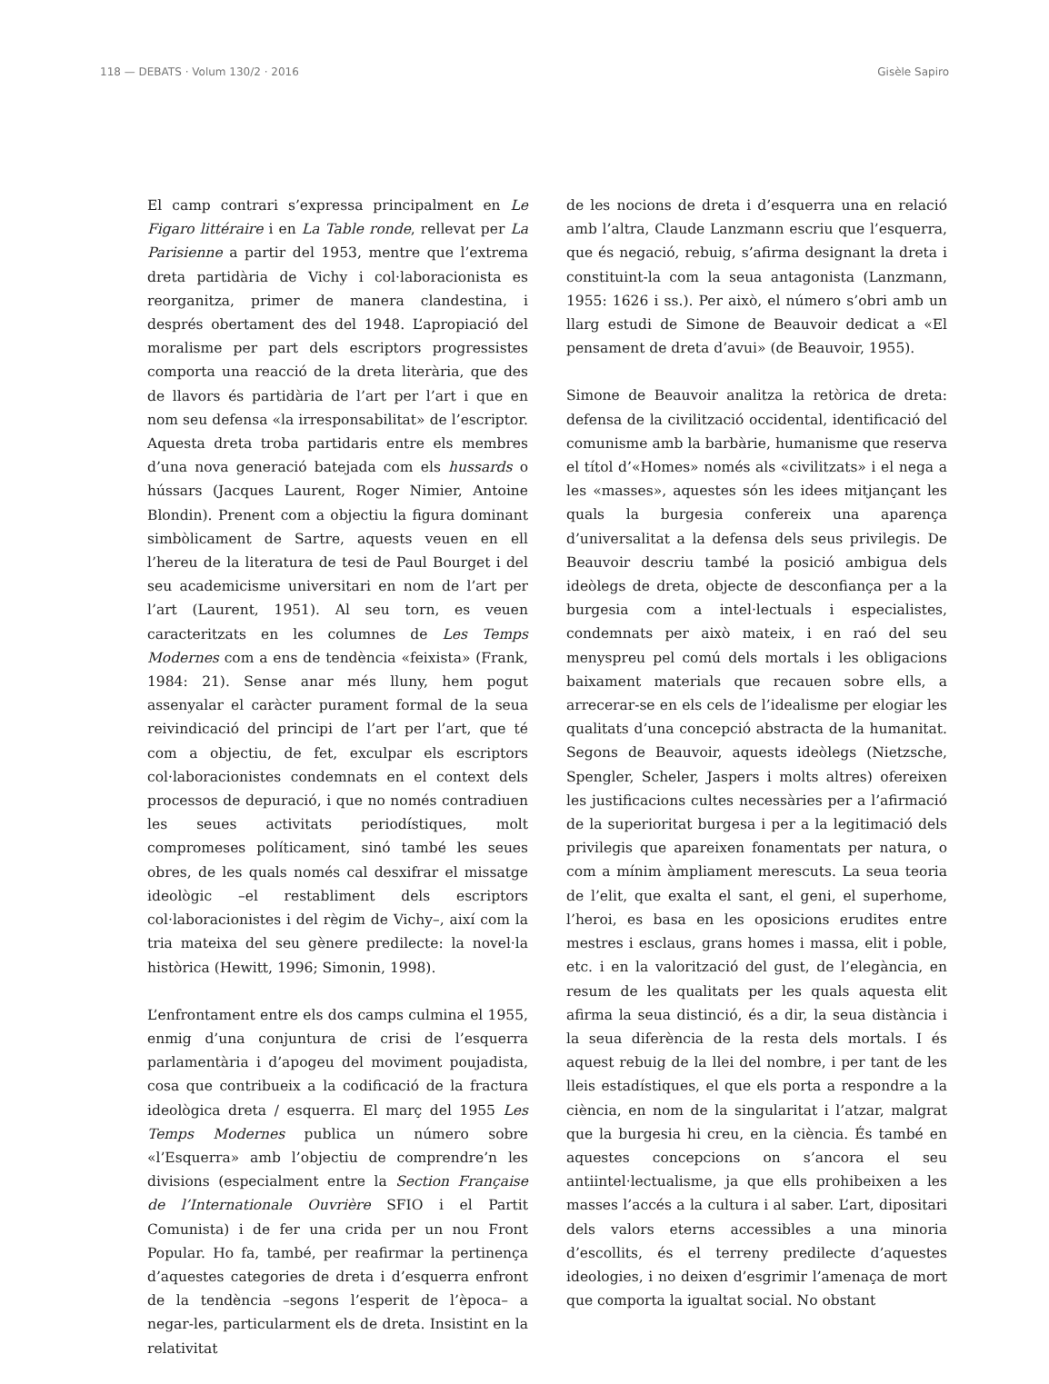118 — DEBATS · Volum 130/2 · 2016 Gisèle Sapiro
El camp contrari s’expressa principalment en Le Figaro littéraire i en La Table ronde, rellevat per La Parisienne a partir del 1953, mentre que l’extrema dreta partidària de Vichy i col·laboracionista es reorganitza, primer de manera clandestina, i després obertament des del 1948. L’apropiació del moralisme per part dels escriptors progressistes comporta una reacció de la dreta literària, que des de llavors és partidària de l’art per l’art i que en nom seu defensa «la irresponsabilitat» de l’escriptor. Aquesta dreta troba partidaris entre els membres d’una nova generació batejada com els hussards o hússars (Jacques Laurent, Roger Nimier, Antoine Blondin). Prenent com a objectiu la figura dominant simbòlicament de Sartre, aquests veuen en ell l’hereu de la literatura de tesi de Paul Bourget i del seu academicisme universitari en nom de l’art per l’art (Laurent, 1951). Al seu torn, es veuen caracteritzats en les columnes de Les Temps Modernes com a ens de tendència «feixista» (Frank, 1984: 21). Sense anar més lluny, hem pogut assenyalar el caràcter purament formal de la seua reivindicació del principi de l’art per l’art, que té com a objectiu, de fet, exculpar els escriptors col·laboracionistes condemnats en el context dels processos de depuració, i que no només contradiuen les seues activitats periodístiques, molt compromeses políticament, sinó també les seues obres, de les quals només cal desxifrar el missatge ideològic –el restabliment dels escriptors col·laboracionistes i del règim de Vichy–, així com la tria mateixa del seu gènere predilecte: la novel·la històrica (Hewitt, 1996; Simonin, 1998).
L’enfrontament entre els dos camps culmina el 1955, enmig d’una conjuntura de crisi de l’esquerra parlamentària i d’apogeu del moviment poujadista, cosa que contribueix a la codificació de la fractura ideològica dreta / esquerra. El març del 1955 Les Temps Modernes publica un número sobre «l’Esquerra» amb l’objectiu de comprendre’n les divisions (especialment entre la Section Française de l’Internationale Ouvrière SFIO i el Partit Comunista) i de fer una crida per un nou Front Popular. Ho fa, també, per reafirmar la pertinença d’aquestes categories de dreta i d’esquerra enfront de la tendència –segons l’esperit de l’època– a negar-les, particularment els de dreta. Insistint en la relativitat
de les nocions de dreta i d’esquerra una en relació amb l’altra, Claude Lanzmann escriu que l’esquerra, que és negació, rebuig, s’afirma designant la dreta i constituint-la com la seua antagonista (Lanzmann, 1955: 1626 i ss.). Per això, el número s’obri amb un llarg estudi de Simone de Beauvoir dedicat a «El pensament de dreta d’avui» (de Beauvoir, 1955).
Simone de Beauvoir analitza la retòrica de dreta: defensa de la civilització occidental, identificació del comunisme amb la barbàrie, humanisme que reserva el títol d’«Homes» només als «civilitzats» i el nega a les «masses», aquestes són les idees mitjançant les quals la burgesia confereix una aparença d’universalitat a la defensa dels seus privilegis. De Beauvoir descriu també la posició ambigua dels ideòlegs de dreta, objecte de desconfiança per a la burgesia com a intel·lectuals i especialistes, condemnats per això mateix, i en raó del seu menyspreu pel comú dels mortals i les obligacions baixament materials que recauen sobre ells, a arrecerar-se en els cels de l’idealisme per elogiar les qualitats d’una concepció abstracta de la humanitat. Segons de Beauvoir, aquests ideòlegs (Nietzsche, Spengler, Scheler, Jaspers i molts altres) ofereixen les justificacions cultes necessàries per a l’afirmació de la superioritat burgesa i per a la legitimació dels privilegis que apareixen fonamentats per natura, o com a mínim àmpliament merescuts. La seua teoria de l’elit, que exalta el sant, el geni, el superhome, l’heroi, es basa en les oposicions erudites entre mestres i esclaus, grans homes i massa, elit i poble, etc. i en la valorització del gust, de l’elegància, en resum de les qualitats per les quals aquesta elit afirma la seua distinció, és a dir, la seua distància i la seua diferència de la resta dels mortals. I és aquest rebuig de la llei del nombre, i per tant de les lleis estadístiques, el que els porta a respondre a la ciència, en nom de la singularitat i l’atzar, malgrat que la burgesia hi creu, en la ciència. És també en aquestes concepcions on s’ancora el seu antiintel·lectualisme, ja que ells prohibeixen a les masses l’accés a la cultura i al saber. L’art, dipositari dels valors eterns accessibles a una minoria d’escollits, és el terreny predilecte d’aquestes ideologies, i no deixen d’esgrimir l’amenaça de mort que comporta la igualtat social. No obstant